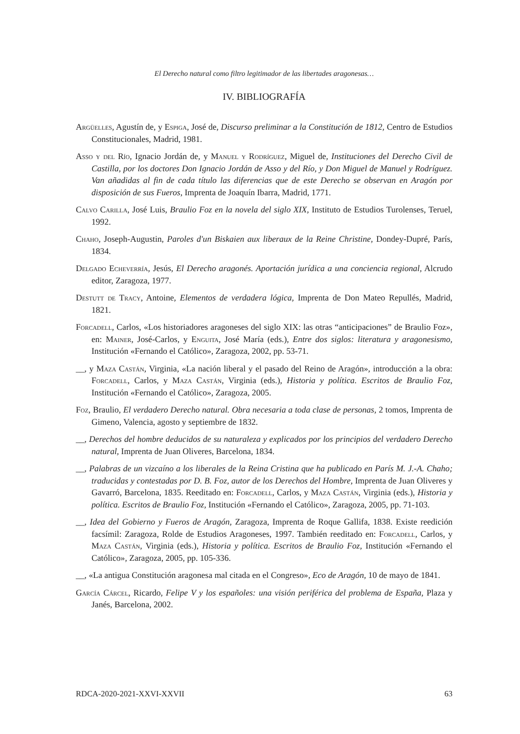El Derecho natural como filtro legitimador de las libertades aragonesas…
IV. BIBLIOGRAFÍA
Argüelles, Agustín de, y Espiga, José de, Discurso preliminar a la Constitución de 1812, Centro de Estudios Constitucionales, Madrid, 1981.
Asso y del Río, Ignacio Jordán de, y Manuel y Rodríguez, Miguel de, Instituciones del Derecho Civil de Castilla, por los doctores Don Ignacio Jordán de Asso y del Río, y Don Miguel de Manuel y Rodríguez. Van añadidas al fin de cada título las diferencias que de este Derecho se observan en Aragón por disposición de sus Fueros, Imprenta de Joaquín Ibarra, Madrid, 1771.
Calvo Carilla, José Luis, Braulio Foz en la novela del siglo XIX, Instituto de Estudios Turolenses, Teruel, 1992.
Chaho, Joseph-Augustin, Paroles d'un Biskaien aux liberaux de la Reine Christine, Dondey-Dupré, París, 1834.
Delgado Echeverría, Jesús, El Derecho aragonés. Aportación jurídica a una conciencia regional, Alcrudo editor, Zaragoza, 1977.
Destutt de Tracy, Antoine, Elementos de verdadera lógica, Imprenta de Don Mateo Repullés, Madrid, 1821.
Forcadell, Carlos, «Los historiadores aragoneses del siglo XIX: las otras “anticipaciones” de Braulio Foz», en: Mainer, José-Carlos, y Enguita, José María (eds.), Entre dos siglos: literatura y aragonesismo, Institución «Fernando el Católico», Zaragoza, 2002, pp. 53-71.
__, y Maza Castán, Virginia, «La nación liberal y el pasado del Reino de Aragón», introducción a la obra: Forcadell, Carlos, y Maza Castán, Virginia (eds.), Historia y política. Escritos de Braulio Foz, Institución «Fernando el Católico», Zaragoza, 2005.
Foz, Braulio, El verdadero Derecho natural. Obra necesaria a toda clase de personas, 2 tomos, Imprenta de Gimeno, Valencia, agosto y septiembre de 1832.
__, Derechos del hombre deducidos de su naturaleza y explicados por los principios del verdadero Derecho natural, Imprenta de Juan Oliveres, Barcelona, 1834.
__, Palabras de un vizcaíno a los liberales de la Reina Cristina que ha publicado en París M. J.-A. Chaho; traducidas y contestadas por D. B. Foz, autor de los Derechos del Hombre, Imprenta de Juan Oliveres y Gavarró, Barcelona, 1835. Reeditado en: Forcadell, Carlos, y Maza Castán, Virginia (eds.), Historia y política. Escritos de Braulio Foz, Institución «Fernando el Católico», Zaragoza, 2005, pp. 71-103.
__, Idea del Gobierno y Fueros de Aragón, Zaragoza, Imprenta de Roque Gallifa, 1838. Existe reedición facsímil: Zaragoza, Rolde de Estudios Aragoneses, 1997. También reeditado en: Forcadell, Carlos, y Maza Castán, Virginia (eds.), Historia y política. Escritos de Braulio Foz, Institución «Fernando el Católico», Zaragoza, 2005, pp. 105-336.
__, «La antigua Constitución aragonesa mal citada en el Congreso», Eco de Aragón, 10 de mayo de 1841.
García Cárcel, Ricardo, Felipe V y los españoles: una visión periférica del problema de España, Plaza y Janés, Barcelona, 2002.
RDCA-2020-2021-XXVI-XXVII 63